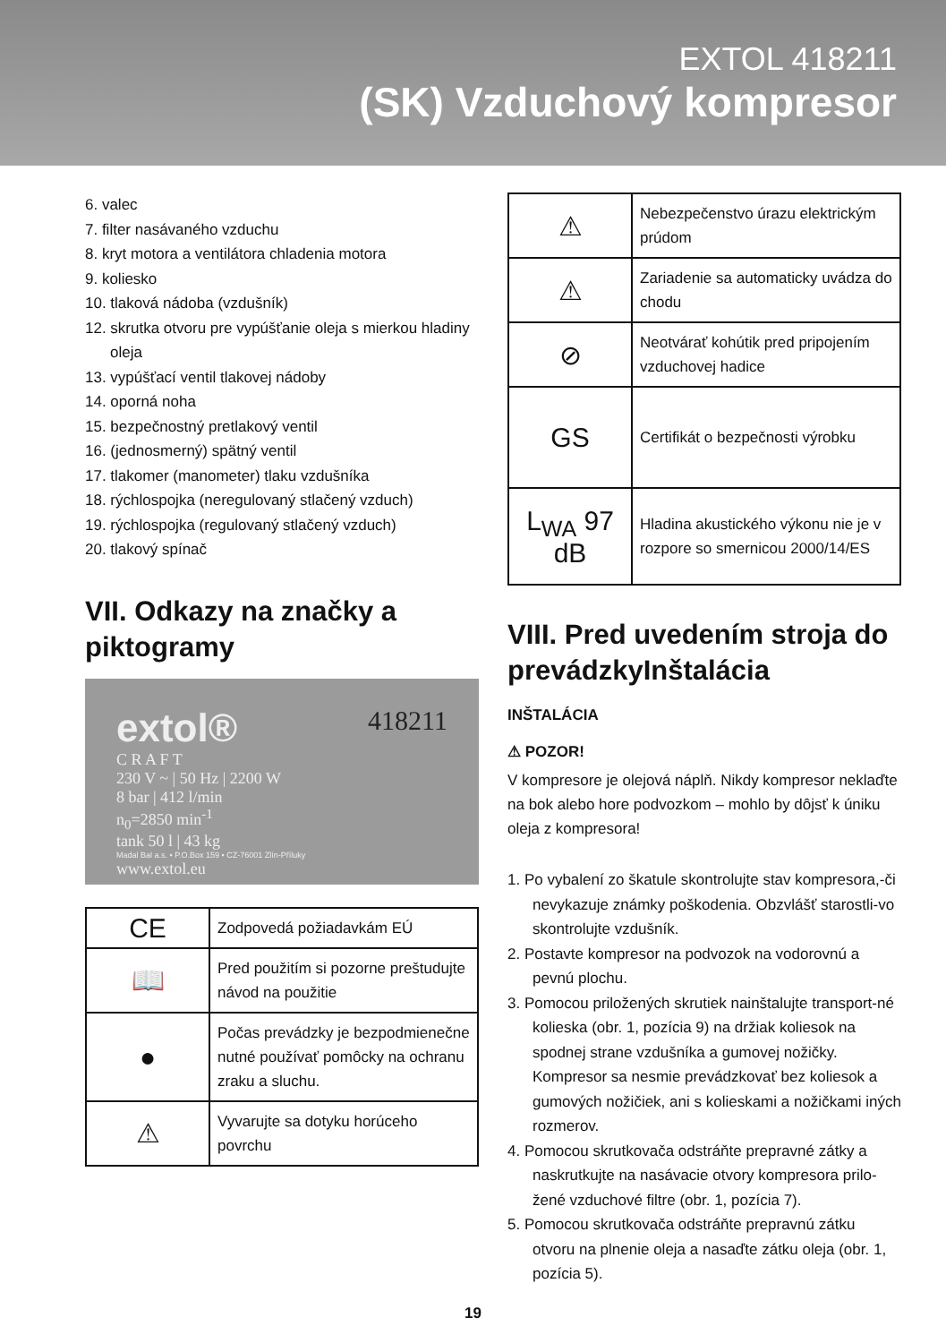EXTOL 418211
(SK) Vzduchový kompresor
6. valec
7. filter nasávaného vzduchu
8. kryt motora a ventilátora chladenia motora
9. koliesko
10. tlaková nádoba (vzdušník)
12. skrutka otvoru pre vypúšťanie oleja s mierkou hladiny oleja
13. vypúšťací ventil tlakovej nádoby
14. oporná noha
15. bezpečnostný pretlakový ventil
16. (jednosmerný) spätný ventil
17. tlakomer (manometer) tlaku vzdušníka
18. rýchlospojka (neregulovaný stlačený vzduch)
19. rýchlospojka (regulovaný stlačený vzduch)
20. tlakový spínač
VII. Odkazy na značky a piktogramy
extol® 418211
C R A F T
230 V ~ | 50 Hz | 2200 W
8 bar | 412 l/min
n<sub>0</sub>=2850 min<sup>-1</sup>
tank 50 l | 43 kg
Madal Bal a.s. • P.O.Box 159 • CZ-76001 Zlín-Příluky
www.extol.eu
| CE | Zodpovedá požiadavkám EÚ |
| 📖 | Pred použitím si pozorne preštudujte návod na použitie |
| ● | Počas prevádzky je bezpodmienečne nutné používať pomôcky na ochranu zraku a sluchu. |
| ⚠ | Vyvarujte sa dotyku horúceho povrchu |
| ⚠ | Nebezpečenstvo úrazu elektrickým prúdom |
| ⚠ | Zariadenie sa automaticky uvádza do chodu |
| ⊘ | Neotvárať kohútik pred pripojením vzduchovej hadice |
| GS | Certifikát o bezpečnosti výrobku |
| L<sub>WA</sub> 97 dB | Hladina akustického výkonu nie je v rozpore so smernicou 2000/14/ES |
VIII. Pred uvedením stroja do prevádzkyInštalácia
INŠTALÁCIA
⚠ POZOR!
V kompresore je olejová náplň. Nikdy kompresor neklaďte na bok alebo hore podvozkom – mohlo by dôjsť k úniku oleja z kompresora!
1. Po vybalení zo škatule skontrolujte stav kompresora,-či nevykazuje známky poškodenia. Obzvlášť starostli-vo skontrolujte vzdušník.
2. Postavte kompresor na podvozok na vodorovnú a pevnú plochu.
3. Pomocou priložených skrutiek nainštalujte transport-né kolieska (obr. 1, pozícia 9) na držiak koliesok na spodnej strane vzdušníka a gumovej nožičky. Kompresor sa nesmie prevádzkovať bez koliesok a gumových nožičiek, ani s kolieskami a nožičkami iných rozmerov.
4. Pomocou skrutkovača odstráňte prepravné zátky a naskrutkujte na nasávacie otvory kompresora prilo-žené vzduchové filtre (obr. 1, pozícia 7).
5. Pomocou skrutkovača odstráňte prepravnú zátku otvoru na plnenie oleja a nasaďte zátku oleja (obr. 1, pozícia 5).
19